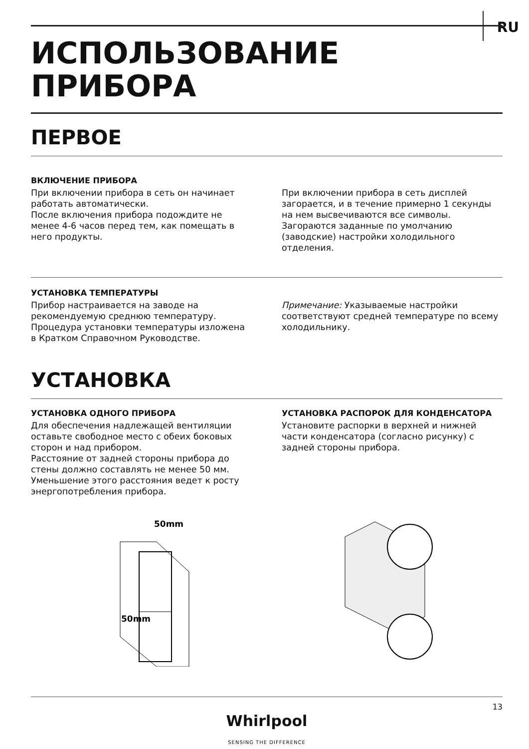RU
ИСПОЛЬЗОВАНИЕ
ПРИБОРА
ПЕРВОЕ
ВКЛЮЧЕНИЕ ПРИБОРА
При включении прибора в сеть он начинает работать автоматически.
После включения прибора подождите не менее 4-6 часов перед тем, как помещать в него продукты.
При включении прибора в сеть дисплей загорается, и в течение примерно 1 секунды на нем высвечиваются все символы. Загораются заданные по умолчанию (заводские) настройки холодильного отделения.
УСТАНОВКА ТЕМПЕРАТУРЫ
Прибор настраивается на заводе на рекомендуемую среднюю температуру. Процедура установки температуры изложена в Кратком Справочном Руководстве.
Примечание: Указываемые настройки соответствуют средней температуре по всему холодильнику.
УСТАНОВКА
УСТАНОВКА ОДНОГО ПРИБОРА
Для обеспечения надлежащей вентиляции оставьте свободное место с обеих боковых сторон и над прибором.
Расстояние от задней стороны прибора до стены должно составлять не менее 50 мм. Уменьшение этого расстояния ведет к росту энергопотребления прибора.
УСТАНОВКА РАСПОРОК ДЛЯ КОНДЕНСАТОРА
Установите распорки в верхней и нижней части конденсатора (согласно рисунку) с задней стороны прибора.
50mm
50mm
13
Whirlpool
SENSING THE DIFFERENCE